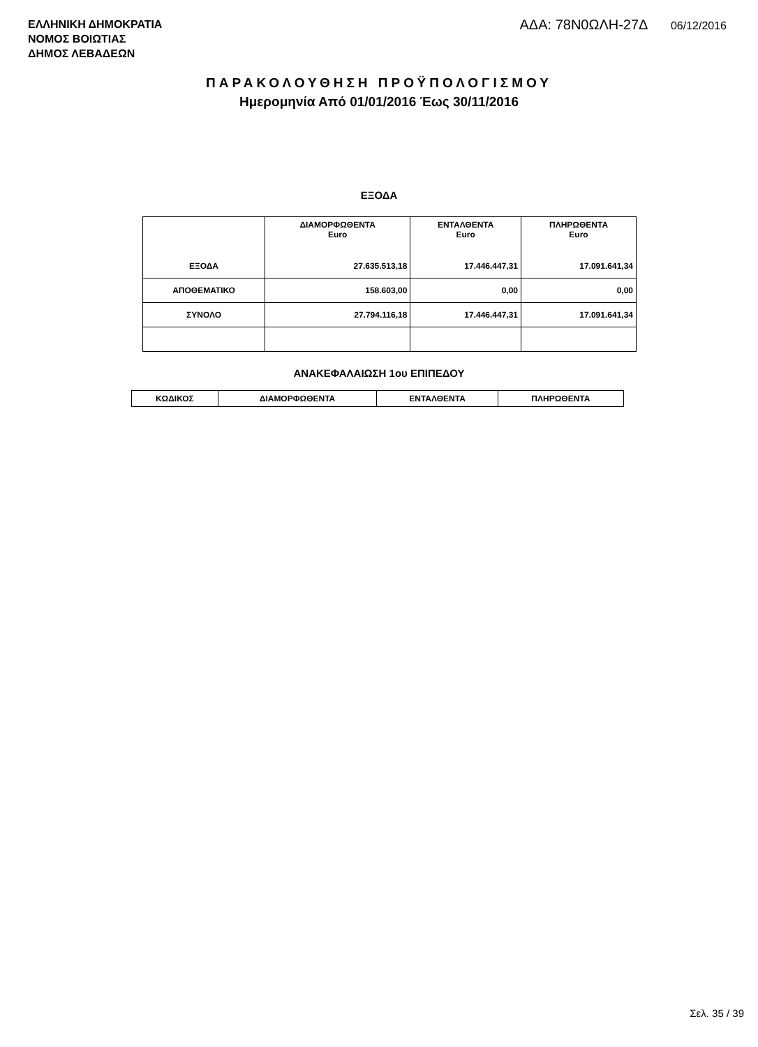ΕΛΛΗΝΙΚΗ ΔΗΜΟΚΡΑΤΙΑ
ΝΟΜΟΣ ΒΟΙΩΤΙΑΣ
ΔΗΜΟΣ ΛΕΒΑΔΕΩΝ
ΑΔΑ: 78Ν0ΩΛΗ-27Δ 06/12/2016
ΠΑΡΑΚΟΛΟΥΘΗΣΗ ΠΡΟΫΠΟΛΟΓΙΣΜΟΥ
Ημερομηνία Από 01/01/2016 Έως 30/11/2016
ΕΞΟΔΑ
| | ΔΙΑΜΟΡΦΩΘΕΝΤΑ Euro | ΕΝΤΑΛΘΕΝΤΑ Euro | ΠΛΗΡΩΘΕΝΤΑ Euro |
| --- | --- | --- | --- |
| ΕΞΟΔΑ | 27.635.513,18 | 17.446.447,31 | 17.091.641,34 |
| ΑΠΟΘΕΜΑΤΙΚΟ | 158.603,00 | 0,00 | 0,00 |
| ΣΥΝΟΛΟ | 27.794.116,18 | 17.446.447,31 | 17.091.641,34 |
ΑΝΑΚΕΦΑΛΑΙΩΣΗ 1ου ΕΠΙΠΕΔΟΥ
| ΚΩΔΙΚΟΣ | ΔΙΑΜΟΡΦΩΘΕΝΤΑ | ΕΝΤΑΛΘΕΝΤΑ | ΠΛΗΡΩΘΕΝΤΑ |
| --- | --- | --- | --- |
Σελ. 35 / 39